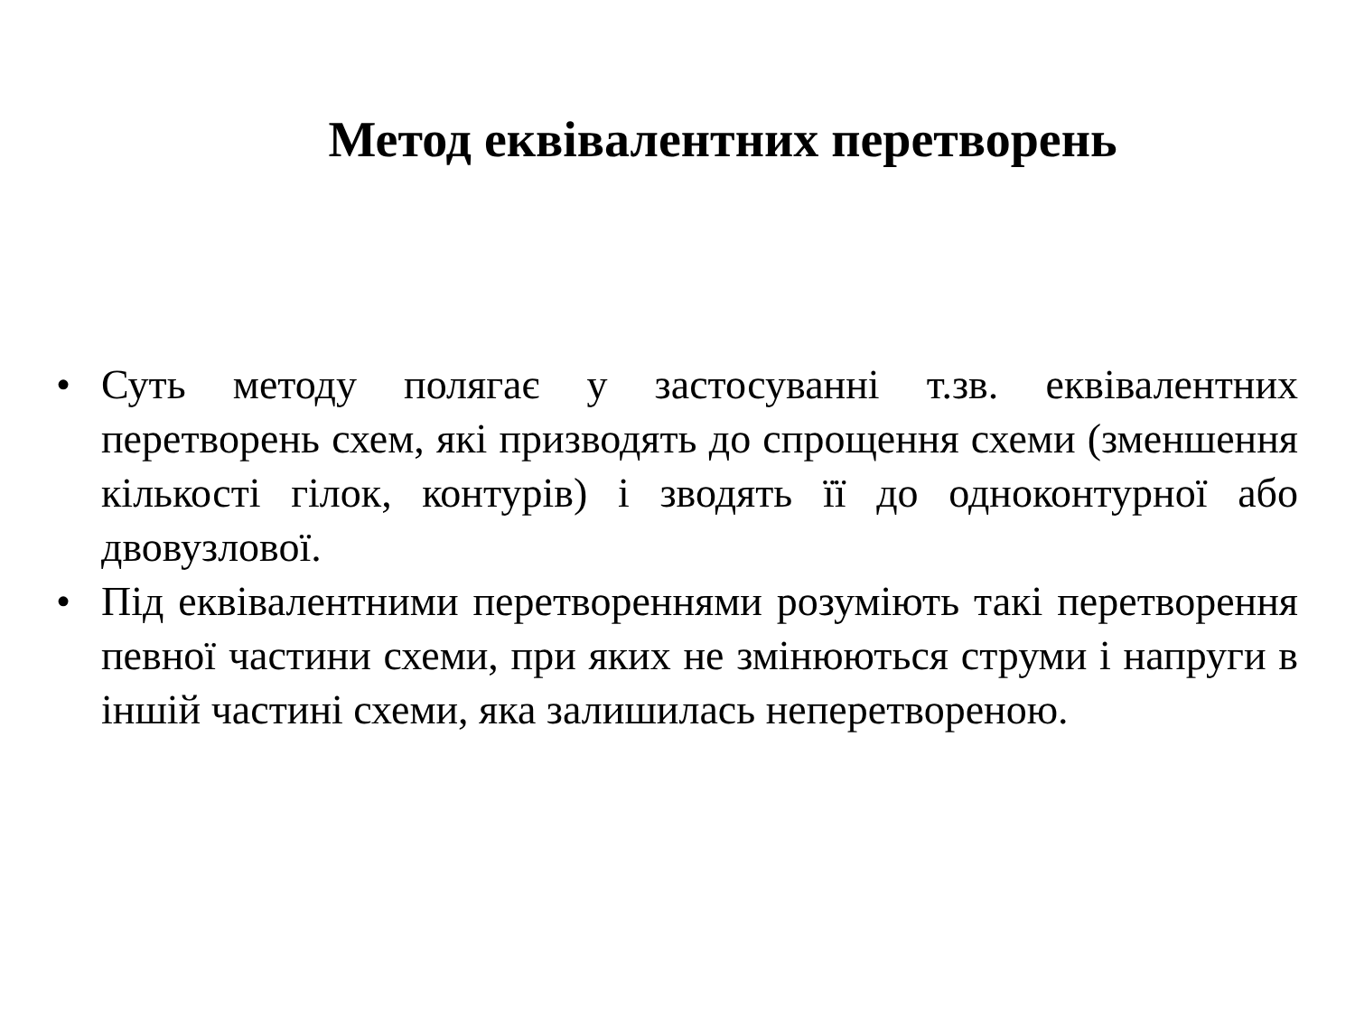Метод еквівалентних перетворень
• Суть методу полягає у застосуванні т.зв. еквівалентних перетворень схем, які призводять до спрощення схеми (зменшення кількості гілок, контурів) і зводять її до одноконтурної або двовузлової.
• Під еквівалентними перетвореннями розуміють такі перетворення певної частини схеми, при яких не змінюються струми і напруги в іншій частині схеми, яка залишилась неперетвореною.